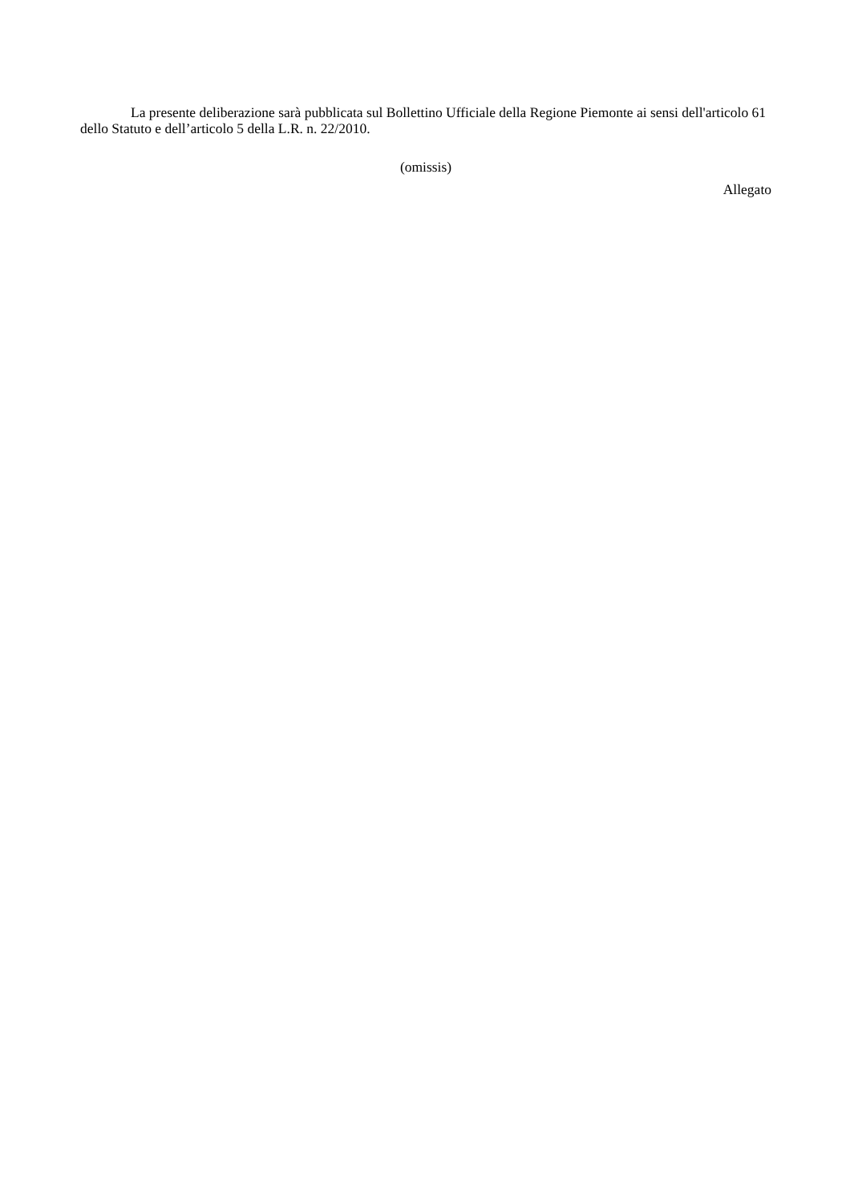La presente deliberazione sarà pubblicata sul Bollettino Ufficiale della Regione Piemonte ai sensi dell'articolo 61 dello Statuto e dell’articolo 5 della L.R. n. 22/2010.
(omissis)
Allegato